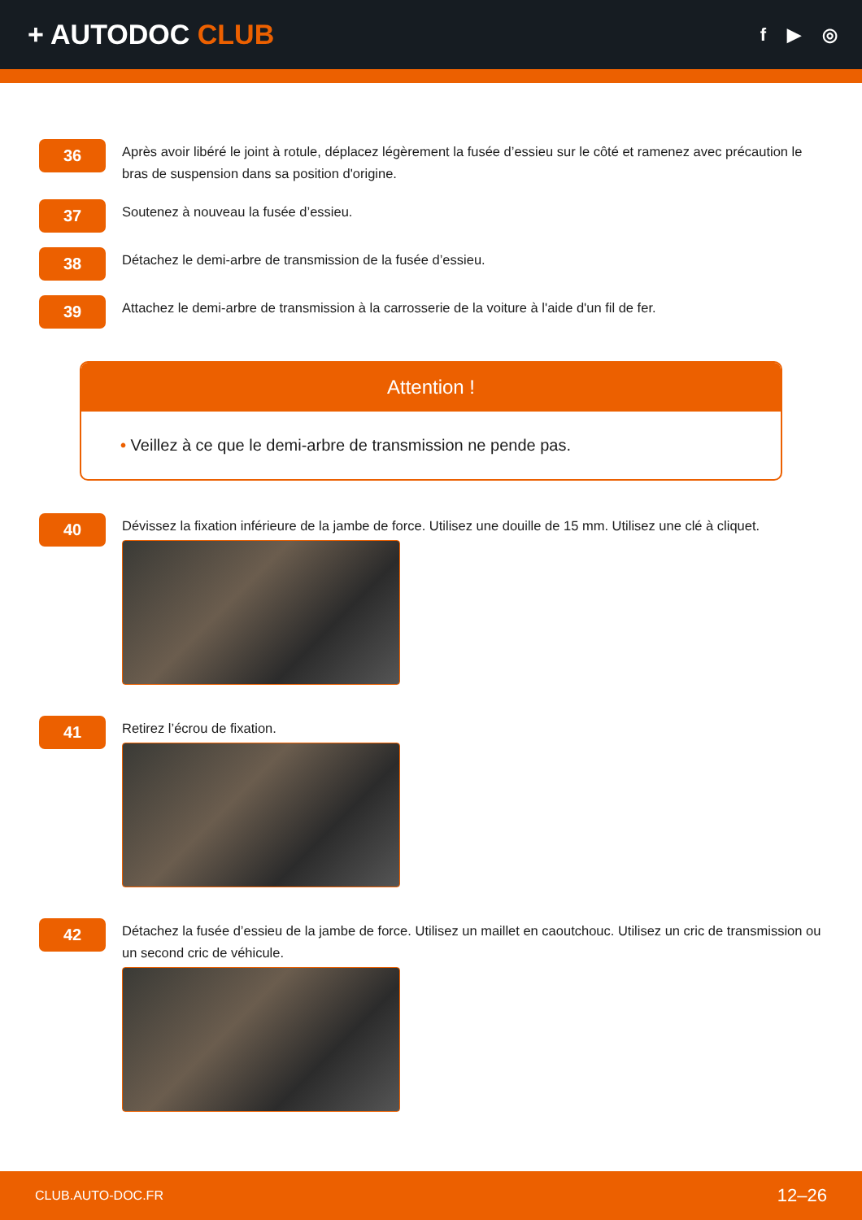+ AUTODOC CLUB
f ▶ ◎
36
Après avoir libéré le joint à rotule, déplacez légèrement la fusée d’essieu sur le côté et ramenez avec précaution le bras de suspension dans sa position d'origine.
37
Soutenez à nouveau la fusée d’essieu.
38
Détachez le demi-arbre de transmission de la fusée d’essieu.
39
Attachez le demi-arbre de transmission à la carrosserie de la voiture à l'aide d'un fil de fer.
Attention !
• Veillez à ce que le demi-arbre de transmission ne pende pas.
40
Dévissez la fixation inférieure de la jambe de force. Utilisez une douille de 15 mm. Utilisez une clé à cliquet.
41
Retirez l’écrou de fixation.
42
Détachez la fusée d’essieu de la jambe de force. Utilisez un maillet en caoutchouc. Utilisez un cric de transmission ou un second cric de véhicule.
CLUB.AUTO-DOC.FR 12–26